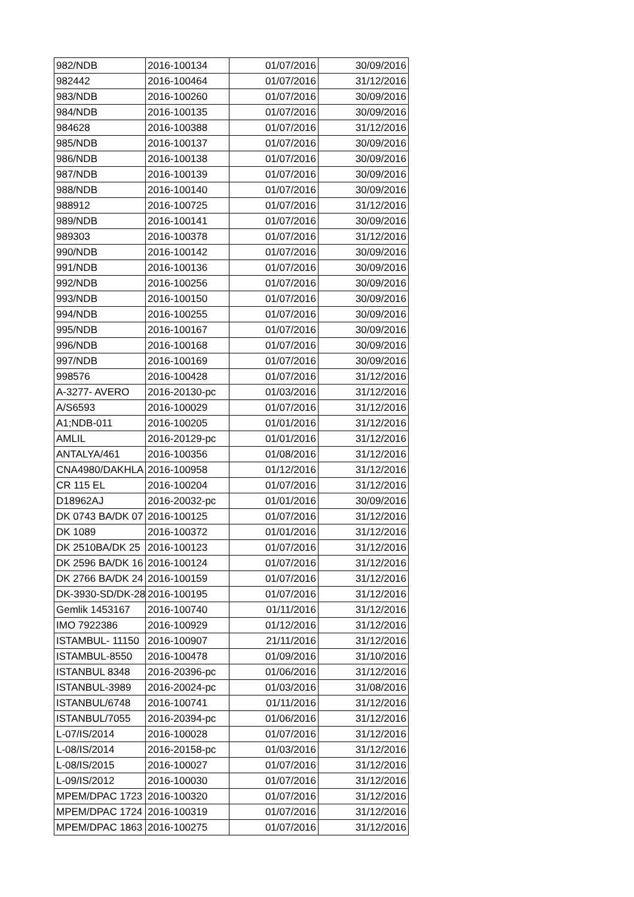| 982/NDB | 2016-100134 | 01/07/2016 | 30/09/2016 |
| 982442 | 2016-100464 | 01/07/2016 | 31/12/2016 |
| 983/NDB | 2016-100260 | 01/07/2016 | 30/09/2016 |
| 984/NDB | 2016-100135 | 01/07/2016 | 30/09/2016 |
| 984628 | 2016-100388 | 01/07/2016 | 31/12/2016 |
| 985/NDB | 2016-100137 | 01/07/2016 | 30/09/2016 |
| 986/NDB | 2016-100138 | 01/07/2016 | 30/09/2016 |
| 987/NDB | 2016-100139 | 01/07/2016 | 30/09/2016 |
| 988/NDB | 2016-100140 | 01/07/2016 | 30/09/2016 |
| 988912 | 2016-100725 | 01/07/2016 | 31/12/2016 |
| 989/NDB | 2016-100141 | 01/07/2016 | 30/09/2016 |
| 989303 | 2016-100378 | 01/07/2016 | 31/12/2016 |
| 990/NDB | 2016-100142 | 01/07/2016 | 30/09/2016 |
| 991/NDB | 2016-100136 | 01/07/2016 | 30/09/2016 |
| 992/NDB | 2016-100256 | 01/07/2016 | 30/09/2016 |
| 993/NDB | 2016-100150 | 01/07/2016 | 30/09/2016 |
| 994/NDB | 2016-100255 | 01/07/2016 | 30/09/2016 |
| 995/NDB | 2016-100167 | 01/07/2016 | 30/09/2016 |
| 996/NDB | 2016-100168 | 01/07/2016 | 30/09/2016 |
| 997/NDB | 2016-100169 | 01/07/2016 | 30/09/2016 |
| 998576 | 2016-100428 | 01/07/2016 | 31/12/2016 |
| A-3277- AVERO | 2016-20130-pc | 01/03/2016 | 31/12/2016 |
| A/S6593 | 2016-100029 | 01/07/2016 | 31/12/2016 |
| A1;NDB-011 | 2016-100205 | 01/01/2016 | 31/12/2016 |
| AMLIL | 2016-20129-pc | 01/01/2016 | 31/12/2016 |
| ANTALYA/461 | 2016-100356 | 01/08/2016 | 31/12/2016 |
| CNA4980/DAKHLA | 2016-100958 | 01/12/2016 | 31/12/2016 |
| CR 115 EL | 2016-100204 | 01/07/2016 | 31/12/2016 |
| D18962AJ | 2016-20032-pc | 01/01/2016 | 30/09/2016 |
| DK 0743 BA/DK 07 | 2016-100125 | 01/07/2016 | 31/12/2016 |
| DK 1089 | 2016-100372 | 01/01/2016 | 31/12/2016 |
| DK 2510BA/DK 25 | 2016-100123 | 01/07/2016 | 31/12/2016 |
| DK 2596 BA/DK 16 | 2016-100124 | 01/07/2016 | 31/12/2016 |
| DK 2766 BA/DK 24 | 2016-100159 | 01/07/2016 | 31/12/2016 |
| DK-3930-SD/DK-28 | 2016-100195 | 01/07/2016 | 31/12/2016 |
| Gemlik 1453167 | 2016-100740 | 01/11/2016 | 31/12/2016 |
| IMO 7922386 | 2016-100929 | 01/12/2016 | 31/12/2016 |
| ISTAMBUL- 11150 | 2016-100907 | 21/11/2016 | 31/12/2016 |
| ISTAMBUL-8550 | 2016-100478 | 01/09/2016 | 31/10/2016 |
| ISTANBUL 8348 | 2016-20396-pc | 01/06/2016 | 31/12/2016 |
| ISTANBUL-3989 | 2016-20024-pc | 01/03/2016 | 31/08/2016 |
| ISTANBUL/6748 | 2016-100741 | 01/11/2016 | 31/12/2016 |
| ISTANBUL/7055 | 2016-20394-pc | 01/06/2016 | 31/12/2016 |
| L-07/IS/2014 | 2016-100028 | 01/07/2016 | 31/12/2016 |
| L-08/IS/2014 | 2016-20158-pc | 01/03/2016 | 31/12/2016 |
| L-08/IS/2015 | 2016-100027 | 01/07/2016 | 31/12/2016 |
| L-09/IS/2012 | 2016-100030 | 01/07/2016 | 31/12/2016 |
| MPEM/DPAC 1723 | 2016-100320 | 01/07/2016 | 31/12/2016 |
| MPEM/DPAC 1724 | 2016-100319 | 01/07/2016 | 31/12/2016 |
| MPEM/DPAC 1863 | 2016-100275 | 01/07/2016 | 31/12/2016 |